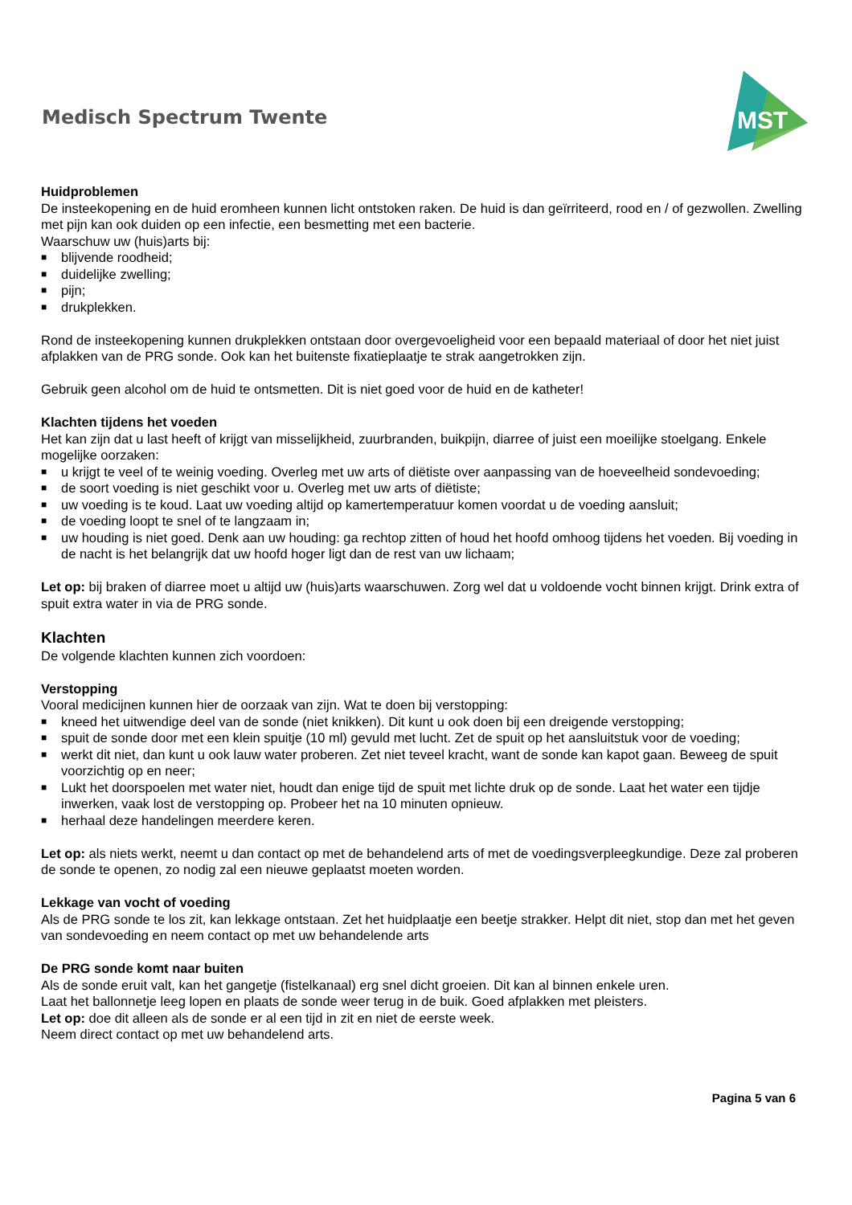Medisch Spectrum Twente
MST
Huidproblemen
De insteekopening en de huid eromheen kunnen licht ontstoken raken. De huid is dan geïrriteerd, rood en / of gezwollen. Zwelling met pijn kan ook duiden op een infectie, een besmetting met een bacterie.
Waarschuw uw (huis)arts bij:
■ blijvende roodheid;
■ duidelijke zwelling;
■ pijn;
■ drukplekken.
Rond de insteekopening kunnen drukplekken ontstaan door overgevoeligheid voor een bepaald materiaal of door het niet juist afplakken van de PRG sonde. Ook kan het buitenste fixatieplaatje te strak aangetrokken zijn.
Gebruik geen alcohol om de huid te ontsmetten. Dit is niet goed voor de huid en de katheter!
Klachten tijdens het voeden
Het kan zijn dat u last heeft of krijgt van misselijkheid, zuurbranden, buikpijn, diarree of juist een moeilijke stoelgang. Enkele mogelijke oorzaken:
■ u krijgt te veel of te weinig voeding. Overleg met uw arts of diëtiste over aanpassing van de hoeveelheid sondevoeding;
■ de soort voeding is niet geschikt voor u. Overleg met uw arts of diëtiste;
■ uw voeding is te koud. Laat uw voeding altijd op kamertemperatuur komen voordat u de voeding aansluit;
■ de voeding loopt te snel of te langzaam in;
■ uw houding is niet goed. Denk aan uw houding: ga rechtop zitten of houd het hoofd omhoog tijdens het voeden. Bij voeding in de nacht is het belangrijk dat uw hoofd hoger ligt dan de rest van uw lichaam;
Let op: bij braken of diarree moet u altijd uw (huis)arts waarschuwen. Zorg wel dat u voldoende vocht binnen krijgt. Drink extra of spuit extra water in via de PRG sonde.
Klachten
De volgende klachten kunnen zich voordoen:
Verstopping
Vooral medicijnen kunnen hier de oorzaak van zijn. Wat te doen bij verstopping:
■ kneed het uitwendige deel van de sonde (niet knikken). Dit kunt u ook doen bij een dreigende verstopping;
■ spuit de sonde door met een klein spuitje (10 ml) gevuld met lucht. Zet de spuit op het aansluitstuk voor de voeding;
■ werkt dit niet, dan kunt u ook lauw water proberen. Zet niet teveel kracht, want de sonde kan kapot gaan. Beweeg de spuit voorzichtig op en neer;
■ Lukt het doorspoelen met water niet, houdt dan enige tijd de spuit met lichte druk op de sonde. Laat het water een tijdje inwerken, vaak lost de verstopping op. Probeer het na 10 minuten opnieuw.
■ herhaal deze handelingen meerdere keren.
Let op: als niets werkt, neemt u dan contact op met de behandelend arts of met de voedingsverpleegkundige. Deze zal proberen de sonde te openen, zo nodig zal een nieuwe geplaatst moeten worden.
Lekkage van vocht of voeding
Als de PRG sonde te los zit, kan lekkage ontstaan. Zet het huidplaatje een beetje strakker. Helpt dit niet, stop dan met het geven van sondevoeding en neem contact op met uw behandelende arts
De PRG sonde komt naar buiten
Als de sonde eruit valt, kan het gangetje (fistelkanaal) erg snel dicht groeien. Dit kan al binnen enkele uren.
Laat het ballonnetje leeg lopen en plaats de sonde weer terug in de buik. Goed afplakken met pleisters.
Let op: doe dit alleen als de sonde er al een tijd in zit en niet de eerste week.
Neem direct contact op met uw behandelend arts.
Pagina 5 van 6